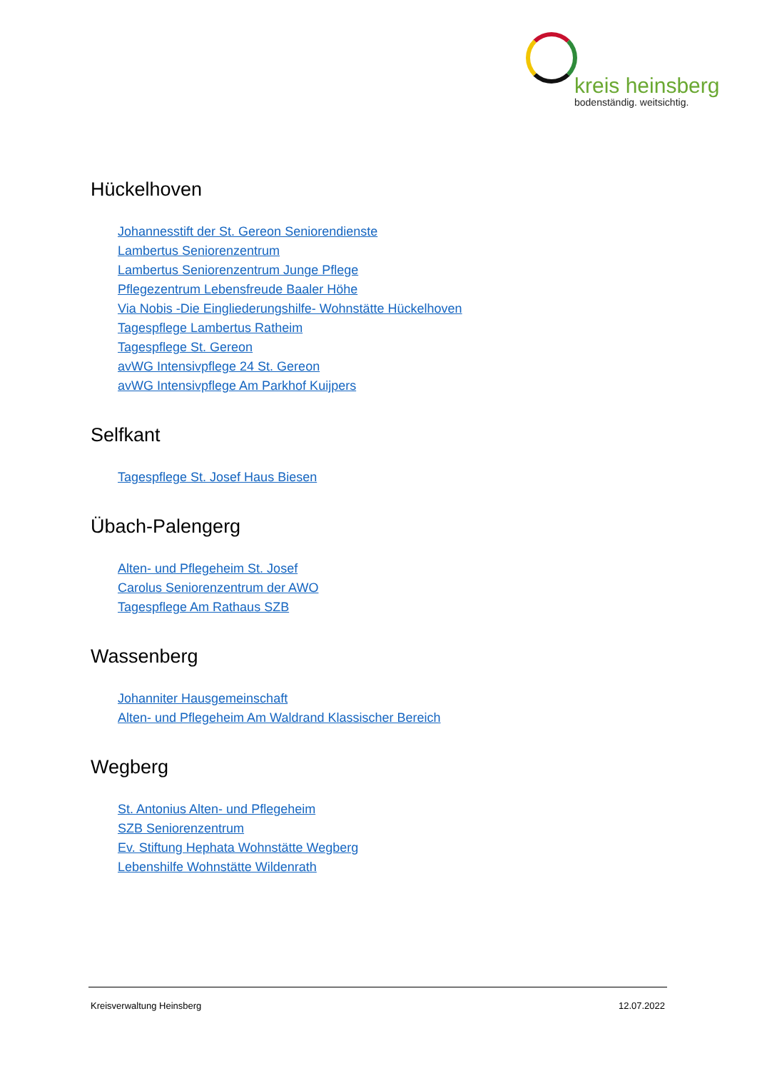kreis heinsberg
bodenständig. weitsichtig.
Hückelhoven
Johannesstift der St. Gereon Seniorendienste
Lambertus Seniorenzentrum
Lambertus Seniorenzentrum Junge Pflege
Pflegezentrum Lebensfreude Baaler Höhe
Via Nobis -Die Eingliederungshilfe- Wohnstätte Hückelhoven
Tagespflege Lambertus Ratheim
Tagespflege St. Gereon
avWG Intensivpflege 24 St. Gereon
avWG Intensivpflege Am Parkhof Kuijpers
Selfkant
Tagespflege St. Josef Haus Biesen
Übach-Palengerg
Alten- und Pflegeheim St. Josef
Carolus Seniorenzentrum der AWO
Tagespflege Am Rathaus SZB
Wassenberg
Johanniter Hausgemeinschaft
Alten- und Pflegeheim Am Waldrand Klassischer Bereich
Wegberg
St. Antonius Alten- und Pflegeheim
SZB Seniorenzentrum
Ev. Stiftung Hephata Wohnstätte Wegberg
Lebenshilfe Wohnstätte Wildenrath
Kreisverwaltung Heinsberg 12.07.2022